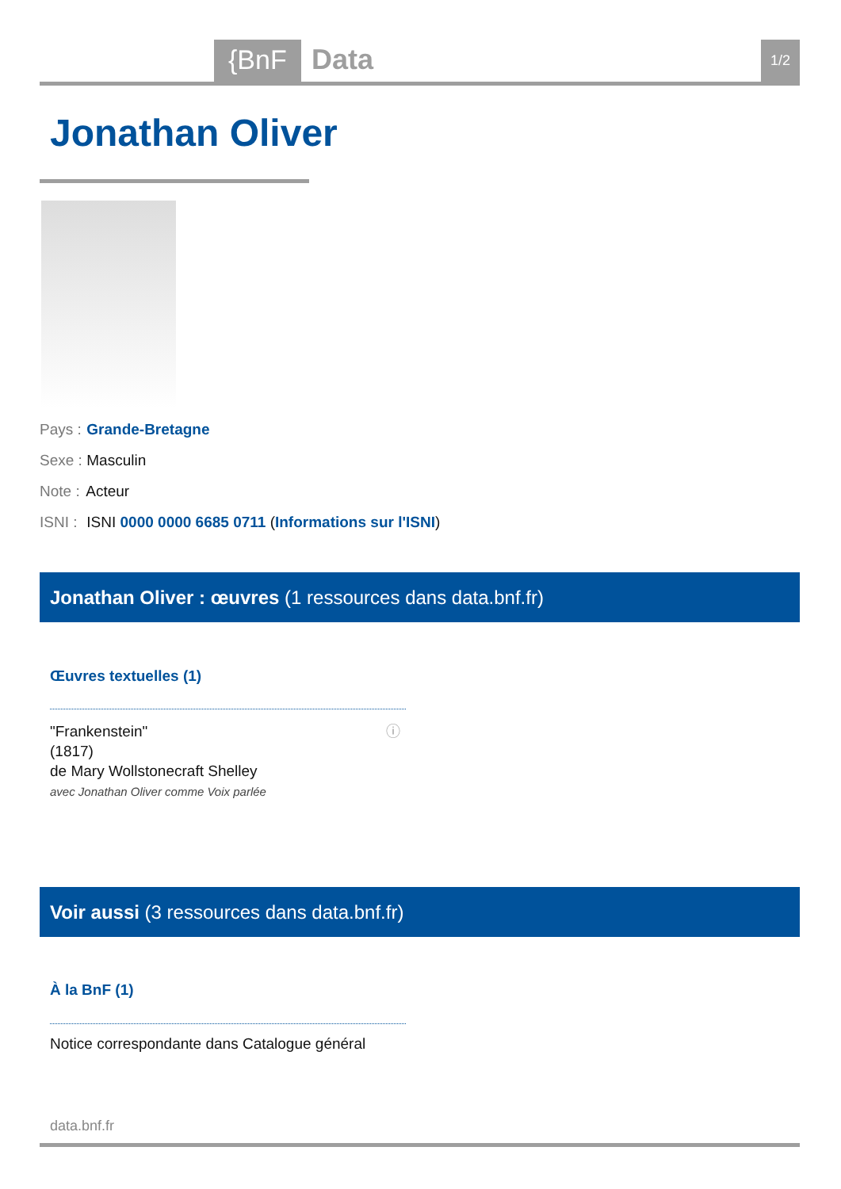{BnF Data 1/2
Jonathan Oliver
Pays : Grande-Bretagne
Sexe : Masculin
Note : Acteur
ISNI : ISNI 0000 0000 6685 0711 (Informations sur l'ISNI)
Jonathan Oliver : œuvres (1 ressources dans data.bnf.fr)
Œuvres textuelles (1)
"Frankenstein"
(1817)
de Mary Wollstonecraft Shelley
avec Jonathan Oliver comme Voix parlée
ⓘ
Voir aussi (3 ressources dans data.bnf.fr)
À la BnF (1)
Notice correspondante dans Catalogue général
data.bnf.fr